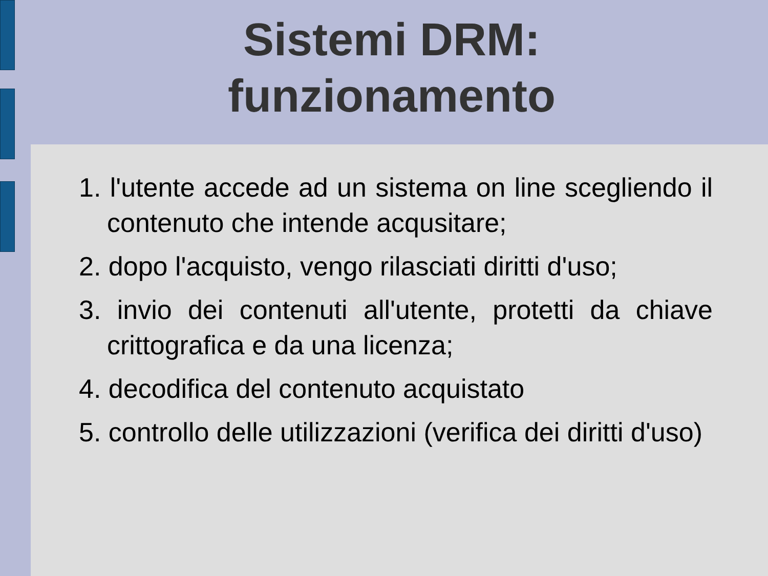Sistemi DRM:
funzionamento
1. l'utente accede ad un sistema on line scegliendo il contenuto che intende acqusitare;
2. dopo l'acquisto, vengo rilasciati diritti d'uso;
3. invio dei contenuti all'utente, protetti da chiave crittografica e da una licenza;
4. decodifica del contenuto acquistato
5. controllo delle utilizzazioni (verifica dei diritti d'uso)